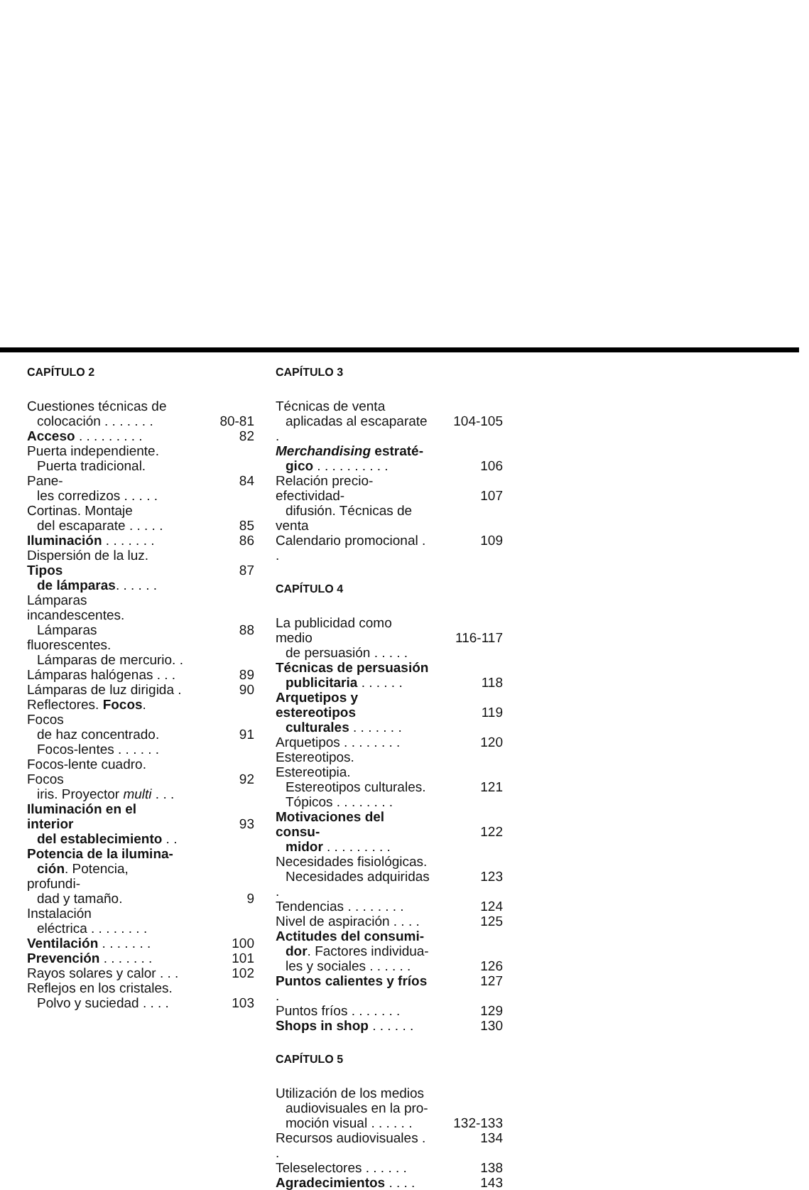CAPÍTULO 2
Cuestiones técnicas de
colocación . . . . . . .
80-81
Acceso . . . . . . . . .
82
Puerta independiente.
Puerta tradicional. Pane-
les corredizos . . . . .
84
Cortinas. Montaje
del escaparate . . . . .
85
Iluminación . . . . . . .
86
Dispersión de la luz. Tipos
de lámparas. . . . . .
87
Lámparas incandescentes.
Lámparas fluorescentes.
Lámparas de mercurio. .
88
Lámparas halógenas . . .
89
Lámparas de luz dirigida .
90
Reflectores. Focos. Focos
de haz concentrado.
Focos-lentes . . . . . .
91
Focos-lente cuadro. Focos
iris. Proyector multi . . .
92
Iluminación en el interior
del establecimiento . .
93
Potencia de la ilumina-
ción. Potencia, profundi-
dad y tamaño. Instalación
eléctrica . . . . . . . .
9
Ventilación . . . . . . .
100
Prevención . . . . . . .
101
Rayos solares y calor . . .
102
Reflejos en los cristales.
Polvo y suciedad . . . .
103
CAPÍTULO 3
Técnicas de venta
aplicadas al escaparate .
104-105
Merchandising estraté-
gico . . . . . . . . . .
106
Relación precio-efectividad-
difusión. Técnicas de venta
107
Calendario promocional . .
109
CAPÍTULO 4
La publicidad como medio
de persuasión . . . . .
116-117
Técnicas de persuasión
publicitaria . . . . . .
118
Arquetipos y estereotipos
culturales . . . . . . .
119
Arquetipos . . . . . . . .
120
Estereotipos. Estereotipia.
Estereotipos culturales.
Tópicos . . . . . . . .
121
Motivaciones del consu-
midor . . . . . . . . .
122
Necesidades fisiológicas.
Necesidades adquiridas .
123
Tendencias . . . . . . . .
124
Nivel de aspiración . . . .
125
Actitudes del consumi-
dor. Factores individua-
les y sociales . . . . . .
126
Puntos calientes y fríos .
127
Puntos fríos . . . . . . .
129
Shops in shop . . . . . .
130
CAPÍTULO 5
Utilización de los medios
audiovisuales en la pro-
moción visual . . . . . .
132-133
Recursos audiovisuales . .
134
Teleselectores . . . . . .
138
Agradecimientos . . . .
143